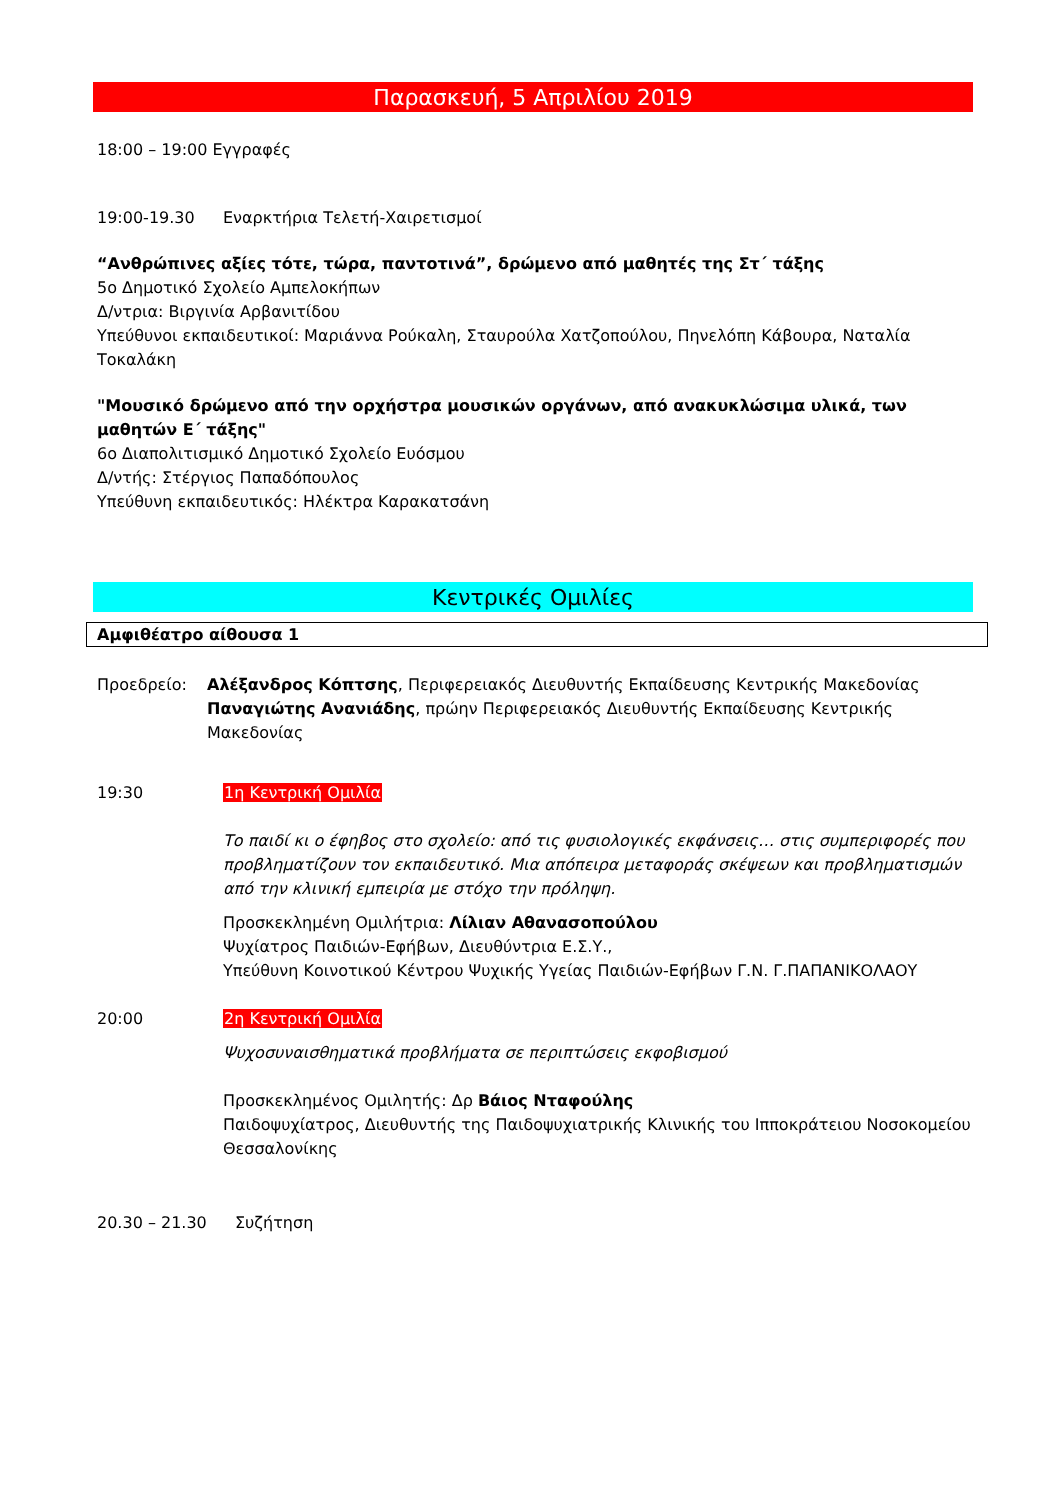Παρασκευή, 5 Απριλίου 2019
18:00 – 19:00 Εγγραφές
19:00-19.30 Εναρκτήρια Τελετή-Χαιρετισμοί
“Ανθρώπινες αξίες τότε, τώρα, παντοτινά”, δρώμενο από μαθητές της Στ΄ τάξης
5ο Δημοτικό Σχολείο Αμπελοκήπων
Δ/ντρια: Βιργινία Αρβανιτίδου
Υπεύθυνοι εκπαιδευτικοί: Μαριάννα Ρούκαλη, Σταυρούλα Χατζοπούλου, Πηνελόπη Κάβουρα, Ναταλία Τοκαλάκη
"Μουσικό δρώμενο από την ορχήστρα μουσικών οργάνων, από ανακυκλώσιμα υλικά, των μαθητών Ε΄ τάξης"
6ο Διαπολιτισμικό Δημοτικό Σχολείο Ευόσμου
Δ/ντής: Στέργιος Παπαδόπουλος
Υπεύθυνη εκπαιδευτικός: Ηλέκτρα Καρακατσάνη
Κεντρικές Ομιλίες
Αμφιθέατρο αίθουσα 1
Προεδρείο: Αλέξανδρος Κόπτσης, Περιφερειακός Διευθυντής Εκπαίδευσης Κεντρικής Μακεδονίας
Παναγιώτης Ανανιάδης, πρώην Περιφερειακός Διευθυντής Εκπαίδευσης Κεντρικής Μακεδονίας
19:30 1η Κεντρική Ομιλία
Το παιδί κι ο έφηβος στο σχολείο: από τις φυσιολογικές εκφάνσεις… στις συμπεριφορές που προβληματίζουν τον εκπαιδευτικό. Μια απόπειρα μεταφοράς σκέψεων και προβληματισμών από την κλινική εμπειρία με στόχο την πρόληψη.
Προσκεκλημένη Ομιλήτρια: Λίλιαν Αθανασοπούλου
Ψυχίατρος Παιδιών-Εφήβων, Διευθύντρια Ε.Σ.Υ.,
Υπεύθυνη Κοινοτικού Κέντρου Ψυχικής Υγείας Παιδιών-Εφήβων Γ.Ν. Γ.ΠΑΠΑΝΙΚΟΛΑΟΥ
20:00 2η Κεντρική Ομιλία
Ψυχοσυναισθηματικά προβλήματα σε περιπτώσεις εκφοβισμού
Προσκεκλημένος Ομιλητής: Δρ Βάιος Νταφούλης
Παιδοψυχίατρος, Διευθυντής της Παιδοψυχιατρικής Κλινικής του Ιπποκράτειου Νοσοκομείου Θεσσαλονίκης
20.30 – 21.30 Συζήτηση